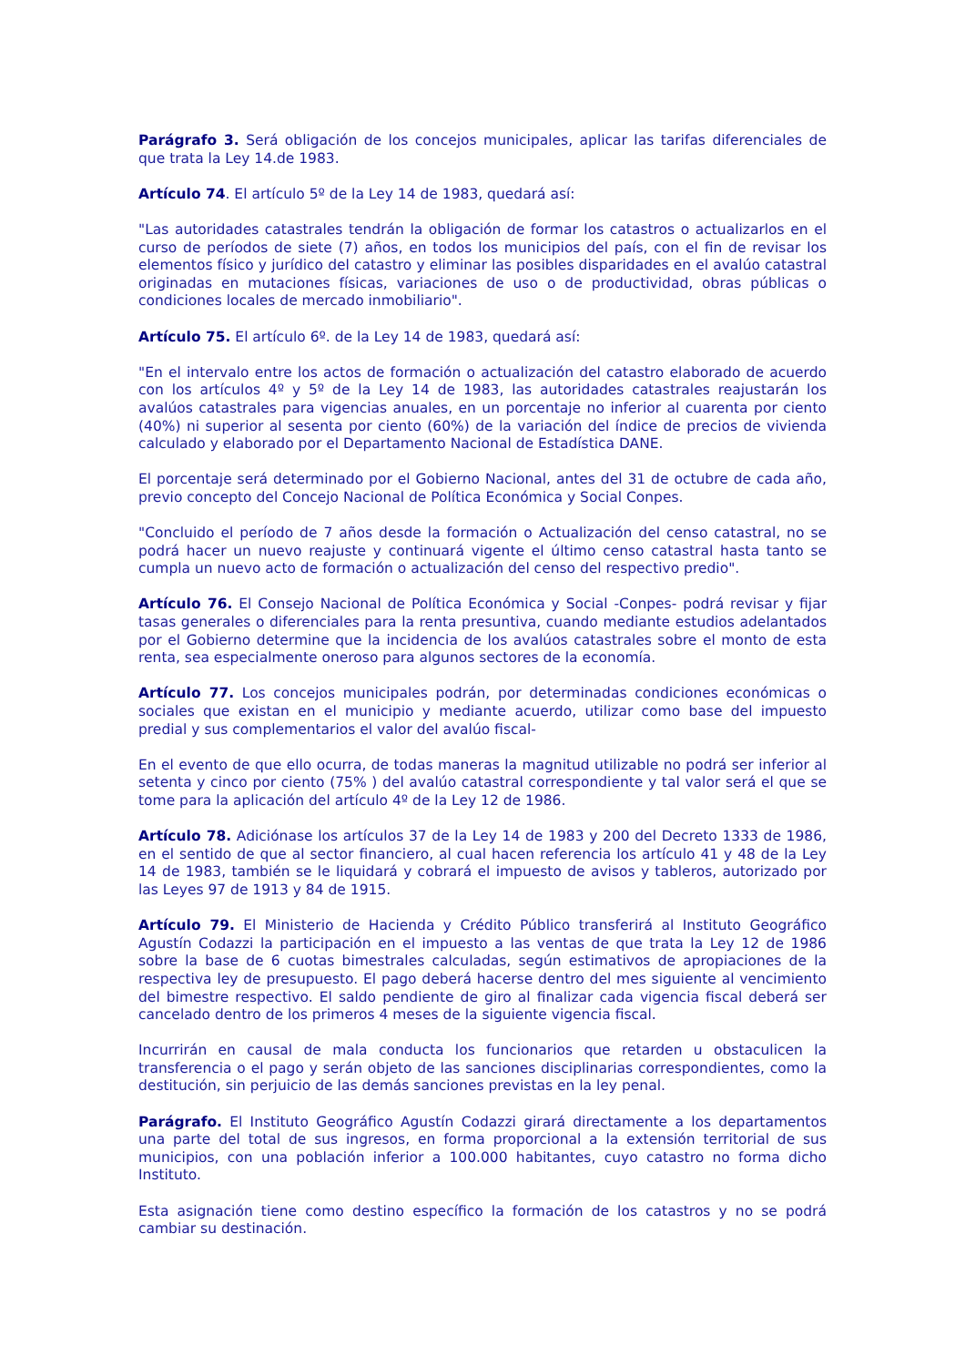Parágrafo 3. Será obligación de los concejos municipales, aplicar las tarifas diferenciales de que trata la Ley 14.de 1983.
Artículo 74. El artículo 5º de la Ley 14 de 1983, quedará así:
"Las autoridades catastrales tendrán la obligación de formar los catastros o actualizarlos en el curso de períodos de siete (7) años, en todos los municipios del país, con el fin de revisar los elementos físico y jurídico del catastro y eliminar las posibles disparidades en el avalúo catastral originadas en mutaciones físicas, variaciones de uso o de productividad, obras públicas o condiciones locales de mercado inmobiliario".
Artículo 75. El artículo 6º. de la Ley 14 de 1983, quedará así:
"En el intervalo entre los actos de formación o actualización del catastro elaborado de acuerdo con los artículos 4º y 5º de la Ley 14 de 1983, las autoridades catastrales reajustarán los avalúos catastrales para vigencias anuales, en un porcentaje no inferior al cuarenta por ciento (40%) ni superior al sesenta por ciento (60%) de la variación del índice de precios de vivienda calculado y elaborado por el Departamento Nacional de Estadística DANE.
El porcentaje será determinado por el Gobierno Nacional, antes del 31 de octubre de cada año, previo concepto del Concejo Nacional de Política Económica y Social Conpes.
"Concluido el período de 7 años desde la formación o Actualización del censo catastral, no se podrá hacer un nuevo reajuste y continuará vigente el último censo catastral hasta tanto se cumpla un nuevo acto de formación o actualización del censo del respectivo predio".
Artículo 76. El Consejo Nacional de Política Económica y Social -Conpes- podrá revisar y fijar tasas generales o diferenciales para la renta presuntiva, cuando mediante estudios adelantados por el Gobierno determine que la incidencia de los avalúos catastrales sobre el monto de esta renta, sea especialmente oneroso para algunos sectores de la economía.
Artículo 77. Los concejos municipales podrán, por determinadas condiciones económicas o sociales que existan en el municipio y mediante acuerdo, utilizar como base del impuesto predial y sus complementarios el valor del avalúo fiscal-
En el evento de que ello ocurra, de todas maneras la magnitud utilizable no podrá ser inferior al setenta y cinco por ciento (75% ) del avalúo catastral correspondiente y tal valor será el que se tome para la aplicación del artículo 4º de la Ley 12 de 1986.
Artículo 78. Adiciónase los artículos 37 de la Ley 14 de 1983 y 200 del Decreto 1333 de 1986, en el sentido de que al sector financiero, al cual hacen referencia los artículo 41 y 48 de la Ley 14 de 1983, también se le liquidará y cobrará el impuesto de avisos y tableros, autorizado por las Leyes 97 de 1913 y 84 de 1915.
Artículo 79. El Ministerio de Hacienda y Crédito Público transferirá al Instituto Geográfico Agustín Codazzi la participación en el impuesto a las ventas de que trata la Ley 12 de 1986 sobre la base de 6 cuotas bimestrales calculadas, según estimativos de apropiaciones de la respectiva ley de presupuesto. El pago deberá hacerse dentro del mes siguiente al vencimiento del bimestre respectivo. El saldo pendiente de giro al finalizar cada vigencia fiscal deberá ser cancelado dentro de los primeros 4 meses de la siguiente vigencia fiscal.
Incurrirán en causal de mala conducta los funcionarios que retarden u obstaculicen la transferencia o el pago y serán objeto de las sanciones disciplinarias correspondientes, como la destitución, sin perjuicio de las demás sanciones previstas en la ley penal.
Parágrafo. El Instituto Geográfico Agustín Codazzi girará directamente a los departamentos una parte del total de sus ingresos, en forma proporcional a la extensión territorial de sus municipios, con una población inferior a 100.000 habitantes, cuyo catastro no forma dicho Instituto.
Esta asignación tiene como destino específico la formación de los catastros y no se podrá cambiar su destinación.